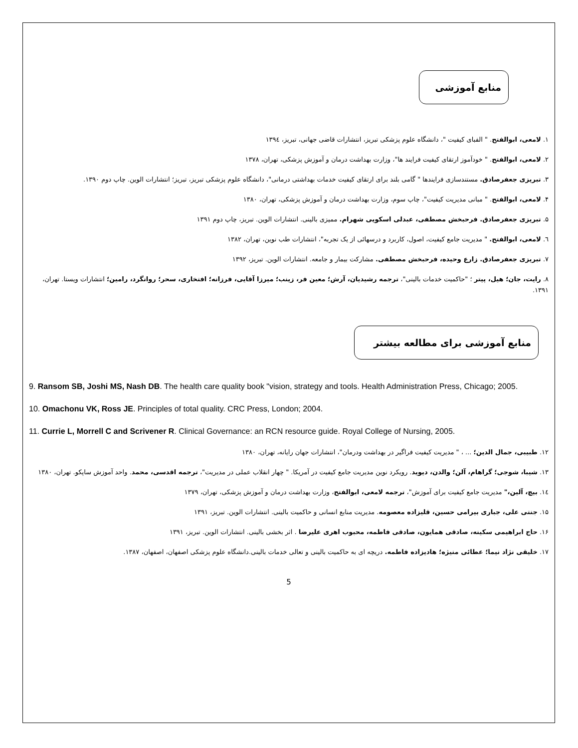منابع آموزشی
۱. لامعی، ابوالفتح. " الفبای کیفیت "، دانشگاه علوم پزشکی تبریز، انتشارات قاضی جهانی، تبریز، ۱۳۹٤
۲. لامعی، ابوالفتح. " خودآموز ارتقای کیفیت فرایند ها"، وزارت بهداشت درمان و آموزش پزشکی، تهران، ۱۳۷۸
۳. تبریزی جعفرصادق. مستندسازی فرایندها " گامی بلند برای ارتقای کیفیت خدمات بهداشتی درمانی"، دانشگاه علوم پزشکی تبریز، تبریز؛ انتشارات الوین. چاپ دوم ۱۳۹۰.
۴. لامعی، ابوالفتح. " مبانی مدیریت کیفیت"، چاپ سوم، وزارت بهداشت درمان و آموزش پزشکی، تهران، ۱۳۸۰
۵. تبریزی جعفرصادق. فرحبخش مصطفی، عبدلی اسکویی شهرام. ممیزی بالینی. انتشارات الوین. تبریز، چاپ دوم ۱۳۹۱
٦. لامعی، ابوالفتح. " مدیریت جامع کیفیت، اصول، کاربرد و درسهائی از یک تجربه"، انتشارات طب نوین، تهران، ۱۳۸۲
۷. تبریزی جعفرصادق. زارع وحیده، فرحبخش مصطفی. مشارکت بیمار و جامعه. انتشارات الوین. تبریز، ۱۳۹۲
۸. رایت، جان؛ هیل، پیتر ؛ "حاکمیت خدمات بالینی"، ترجمه رشیدیان، آرش؛ معین فر، زینب؛ میرزا آقایی، فرزانه؛ افتخاری، سحر؛ روانگرد، رامین؛ انتشارات ویستا. تهران، ۱۳۹۱.
منابع آموزشی برای مطالعه بیشتر
9. Ransom SB, Joshi MS, Nash DB. The health care quality book "vision, strategy and tools. Health Administration Press, Chicago; 2005.
10. Omachonu VK, Ross JE. Principles of total quality. CRC Press, London; 2004.
11. Currie L, Morrell C and Scrivener R. Clinical Governance: an RCN resource guide. Royal College of Nursing, 2005.
۱۲. طبیبی، جمال الدین؛ ... ، " مدیریت کیفیت فراگیر در بهداشت ودرمان"، انتشارات جهان رایانه، تهران، ۱۳۸۰
۱۳. شیبا، شوجی؛ گراهام، آلن؛ والدن، دیوید. رویکرد نوین مدیریت جامع کیفیت در آمریکا. " چهار انقلاب عملی در مدیریت"، ترجمه اقدسی، محمد. واحد آموزش ساپکو. تهران، ۱۳۸۰
۱٤. بیچ، آلین،" مدیریت جامع کیفیت برای آموزش"، ترجمه لامعی، ابوالفتح، وزارت بهداشت درمان و آموزش پزشکی، تهران، ۱۳۷۹
۱۵. جنتی علی، جباری بیرامی حسین، قلیزاده معصومه. مدیریت منابع انسانی و حاکمیت بالینی. انتشارات الوین. تبریز، ۱۳۹۱
۱۶. حاج ابراهیمی سکینه، صادقی همایون، صادقی فاطمه، محبوب اهری علیرضا . اثر بخشی بالینی. انتشارات الوین. تبریز، ۱۳۹۱
۱۷. خلیقی نژاد نیما؛ عطائی منیژه؛ هادیزاده فاطمه. دریچه ای به حاکمیت بالینی و تعالی خدمات بالینی.دانشگاه علوم پزشکی اصفهان، اصفهان، ۱۳۸۷.
5